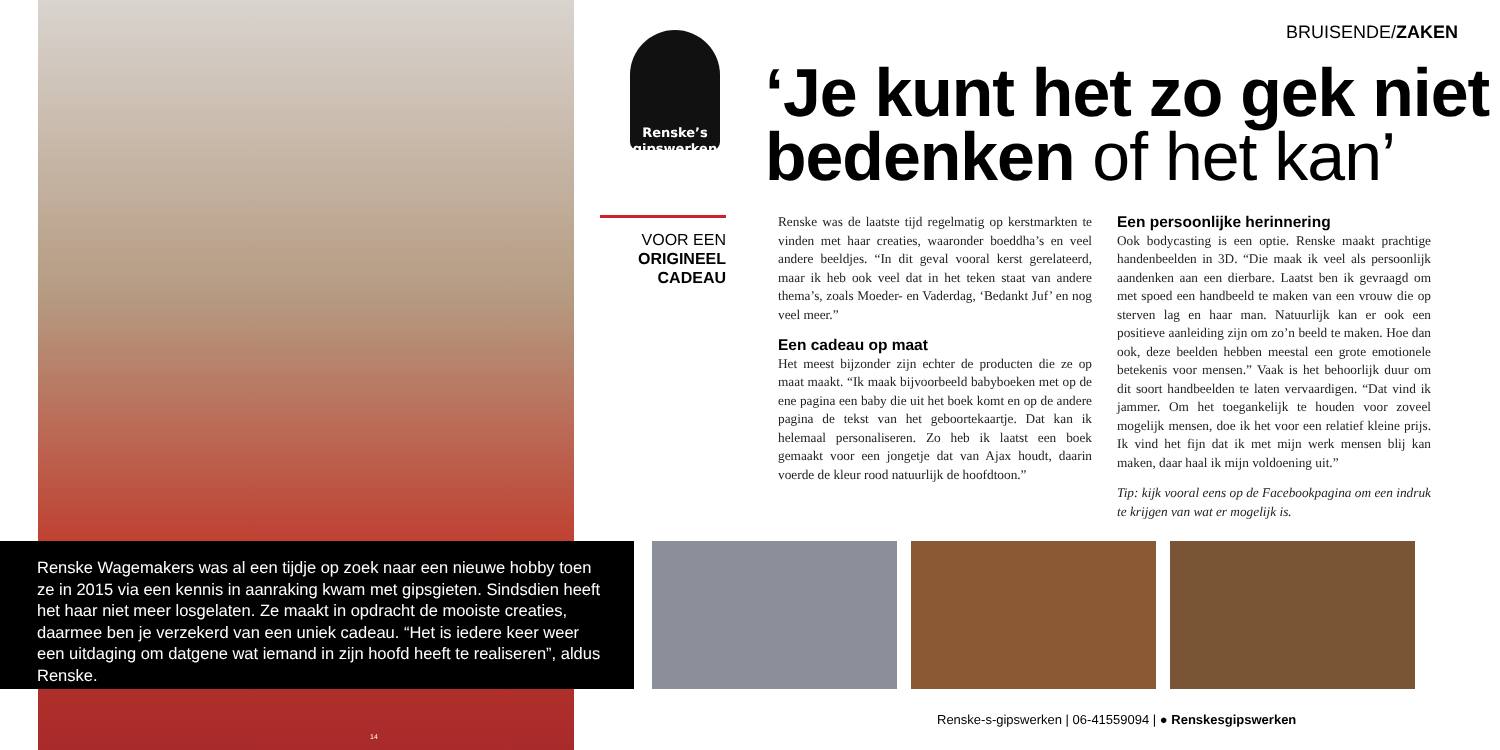Renske Wagemakers was al een tijdje op zoek naar een nieuwe hobby toen ze in 2015 via een kennis in aanraking kwam met gipsgieten. Sindsdien heeft het haar niet meer losgelaten. Ze maakt in opdracht de mooiste creaties, daarmee ben je verzekerd van een uniek cadeau. “Het is iedere keer weer een uitdaging om datgene wat iemand in zijn hoofd heeft te realiseren”, aldus Renske.
Renske’s gipswerken
VOOR EEN
ORIGINEEL
CADEAU
BRUISENDE/ZAKEN
‘Je kunt het zo gek niet
bedenken of het kan’
Renske was de laatste tijd regelmatig op kerstmarkten te vinden met haar creaties, waaronder boeddha’s en veel andere beeldjes. “In dit geval vooral kerst gerelateerd, maar ik heb ook veel dat in het teken staat van andere thema’s, zoals Moeder- en Vaderdag, ‘Bedankt Juf’ en nog veel meer.”
Een cadeau op maat
Het meest bijzonder zijn echter de producten die ze op maat maakt. “Ik maak bijvoorbeeld babyboeken met op de ene pagina een baby die uit het boek komt en op de andere pagina de tekst van het geboortekaartje. Dat kan ik helemaal personaliseren. Zo heb ik laatst een boek gemaakt voor een jongetje dat van Ajax houdt, daarin voerde de kleur rood natuurlijk de hoofdtoon.”
Een persoonlijke herinnering
Ook bodycasting is een optie. Renske maakt prachtige handenbeelden in 3D. “Die maak ik veel als persoonlijk aandenken aan een dierbare. Laatst ben ik gevraagd om met spoed een handbeeld te maken van een vrouw die op sterven lag en haar man. Natuurlijk kan er ook een positieve aanleiding zijn om zo’n beeld te maken. Hoe dan ook, deze beelden hebben meestal een grote emotionele betekenis voor mensen.” Vaak is het behoorlijk duur om dit soort handbeelden te laten vervaardigen. “Dat vind ik jammer. Om het toegankelijk te houden voor zoveel mogelijk mensen, doe ik het voor een relatief kleine prijs. Ik vind het fijn dat ik met mijn werk mensen blij kan maken, daar haal ik mijn voldoening uit.”
Tip: kijk vooral eens op de Facebookpagina om een indruk te krijgen van wat er mogelijk is.
Renske-s-gipswerken | 06-41559094 | ● Renskesgipswerken
14